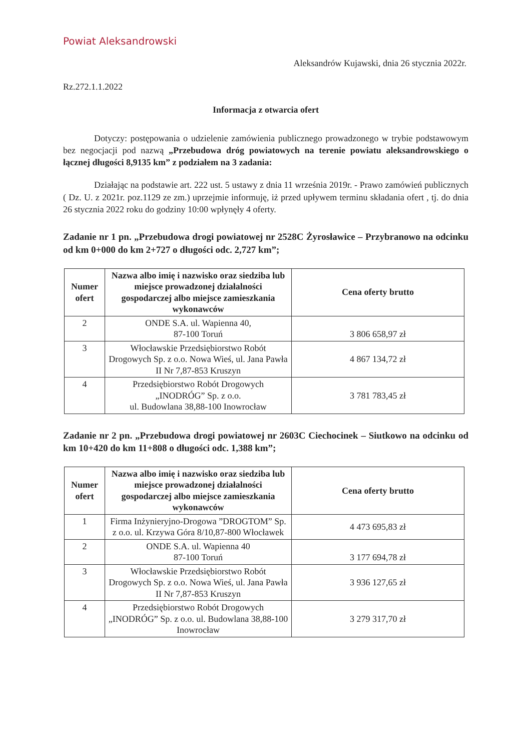Powiat Aleksandrowski
Aleksandrów Kujawski, dnia 26 stycznia 2022r.
Rz.272.1.1.2022
Informacja z otwarcia ofert
Dotyczy: postępowania o udzielenie zamówienia publicznego prowadzonego w trybie podstawowym bez negocjacji pod nazwą „Przebudowa dróg powiatowych na terenie powiatu aleksandrowskiego o łącznej długości 8,9135 km” z podziałem na 3 zadania:
Działając na podstawie art. 222 ust. 5 ustawy z dnia 11 września 2019r. - Prawo zamówień publicznych ( Dz. U. z 2021r. poz.1129 ze zm.) uprzejmie informuję, iż przed upływem terminu składania ofert , tj. do dnia 26 stycznia 2022 roku do godziny 10:00 wpłynęły 4 oferty.
Zadanie nr 1 pn. „Przebudowa drogi powiatowej nr 2528C Żyrosławice – Przybranowo na odcinku od km 0+000 do km 2+727 o długości odc. 2,727 km”;
| Numer ofert | Nazwa albo imię i nazwisko oraz siedziba lub miejsce prowadzonej działalności gospodarczej albo miejsce zamieszkania wykonawców | Cena oferty brutto |
| --- | --- | --- |
| 2 | ONDE S.A. ul. Wapienna 40, 87-100 Toruń | 3 806 658,97 zł |
| 3 | Włocławskie Przedsiębiorstwo Robót Drogowych Sp. z o.o. Nowa Wieś, ul. Jana Pawła II Nr 7,87-853 Kruszyn | 4 867 134,72 zł |
| 4 | Przedsiębiorstwo Robót Drogowych „INODRÓG” Sp. z o.o. ul. Budowlana 38,88-100 Inowrocław | 3 781 783,45 zł |
Zadanie nr 2 pn. „Przebudowa drogi powiatowej nr 2603C Ciechocinek – Siutkowo na odcinku od km 10+420 do km 11+808 o długości odc. 1,388 km”;
| Numer ofert | Nazwa albo imię i nazwisko oraz siedziba lub miejsce prowadzonej działalności gospodarczej albo miejsce zamieszkania wykonawców | Cena oferty brutto |
| --- | --- | --- |
| 1 | Firma Inżynieryjno-Drogowa ”DROGTOM” Sp. z o.o. ul. Krzywa Góra 8/10,87-800 Włocławek | 4 473 695,83 zł |
| 2 | ONDE S.A. ul. Wapienna 40 87-100 Toruń | 3 177 694,78 zł |
| 3 | Włocławskie Przedsiębiorstwo Robót Drogowych Sp. z o.o. Nowa Wieś, ul. Jana Pawła II Nr 7,87-853 Kruszyn | 3 936 127,65 zł |
| 4 | Przedsiębiorstwo Robót Drogowych „INODRÓG” Sp. z o.o. ul. Budowlana 38,88-100 Inowrocław | 3 279 317,70 zł |